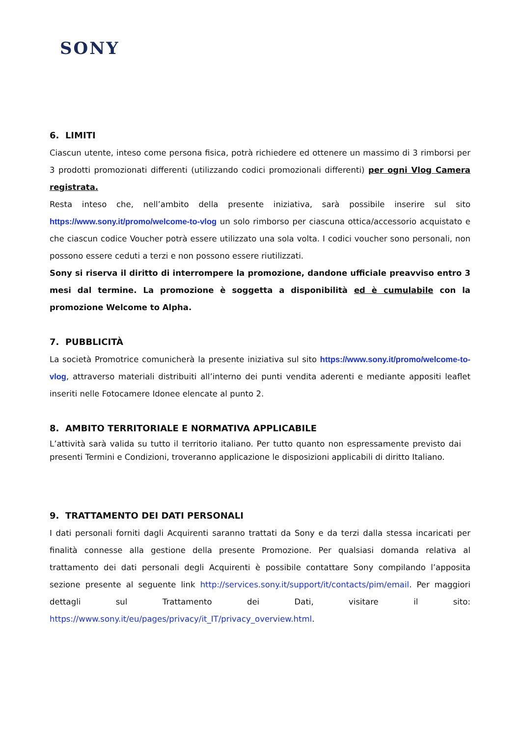SONY
6. LIMITI
Ciascun utente, inteso come persona fisica, potrà richiedere ed ottenere un massimo di 3 rimborsi per 3 prodotti promozionati differenti (utilizzando codici promozionali differenti) per ogni Vlog Camera registrata.
Resta inteso che, nell’ambito della presente iniziativa, sarà possibile inserire sul sito https://www.sony.it/promo/welcome-to-vlog un solo rimborso per ciascuna ottica/accessorio acquistato e che ciascun codice Voucher potrà essere utilizzato una sola volta. I codici voucher sono personali, non possono essere ceduti a terzi e non possono essere riutilizzati.
Sony si riserva il diritto di interrompere la promozione, dandone ufficiale preavviso entro 3 mesi dal termine. La promozione è soggetta a disponibilità ed è cumulabile con la promozione Welcome to Alpha.
7. PUBBLICITÀ
La società Promotrice comunicherà la presente iniziativa sul sito https://www.sony.it/promo/welcome-to-vlog, attraverso materiali distribuiti all’interno dei punti vendita aderenti e mediante appositi leaflet inseriti nelle Fotocamere Idonee elencate al punto 2.
8. AMBITO TERRITORIALE E NORMATIVA APPLICABILE
L’attività sarà valida su tutto il territorio italiano. Per tutto quanto non espressamente previsto dai presenti Termini e Condizioni, troveranno applicazione le disposizioni applicabili di diritto Italiano.
9. TRATTAMENTO DEI DATI PERSONALI
I dati personali forniti dagli Acquirenti saranno trattati da Sony e da terzi dalla stessa incaricati per finalità connesse alla gestione della presente Promozione. Per qualsiasi domanda relativa al trattamento dei dati personali degli Acquirenti è possibile contattare Sony compilando l’apposita sezione presente al seguente link http://services.sony.it/support/it/contacts/pim/email. Per maggiori dettagli sul Trattamento dei Dati, visitare il sito: https://www.sony.it/eu/pages/privacy/it_IT/privacy_overview.html.